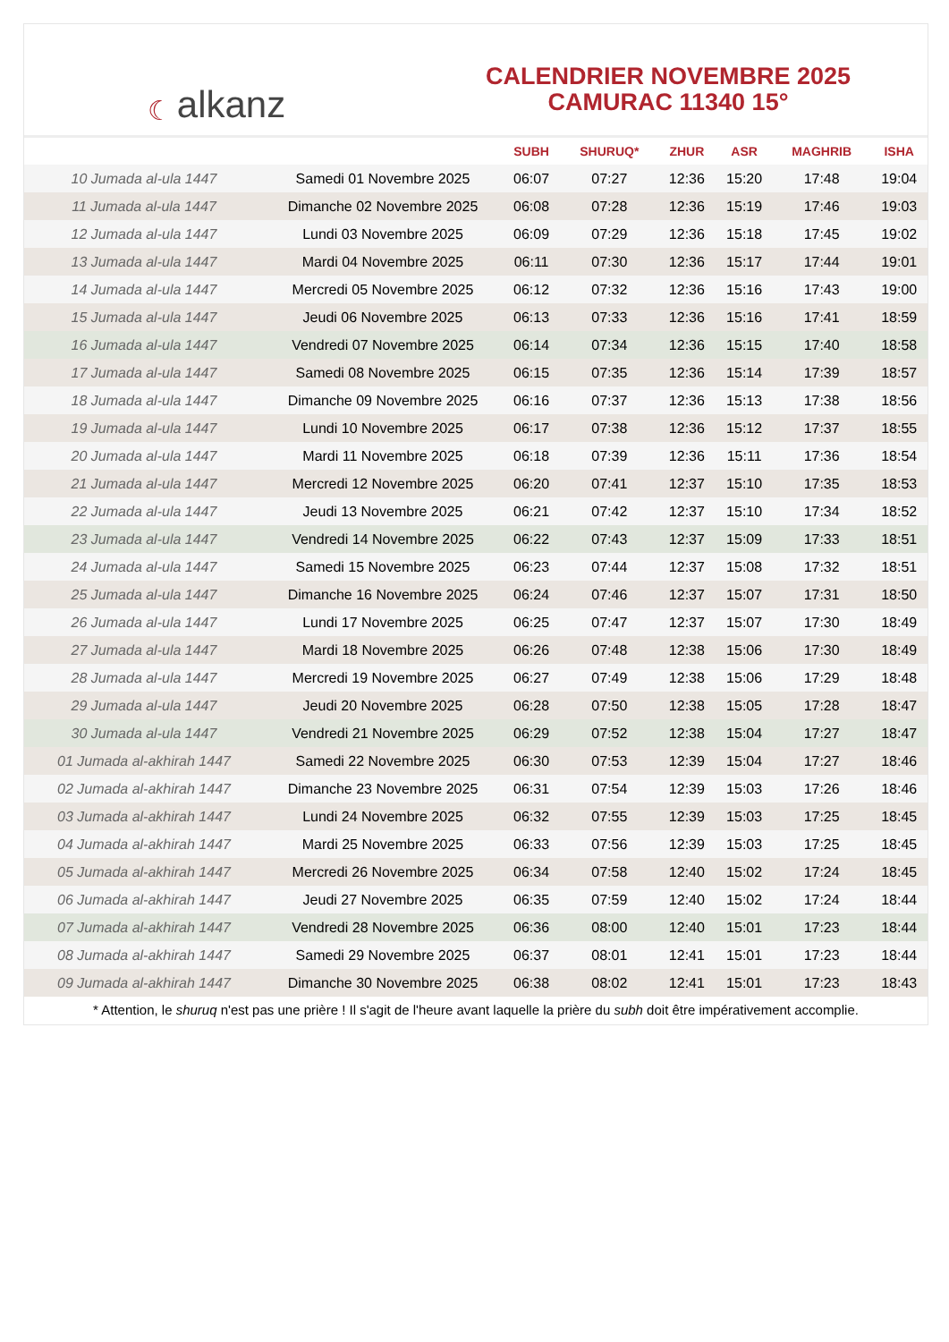☾ alkanz
CALENDRIER NOVEMBRE 2025
CAMURAC 11340 15°
| | | SUBH | SHURUQ* | ZHUR | ASR | MAGHRIB | ISHA |
| --- | --- | --- | --- | --- | --- | --- | --- |
| 10 Jumada al-ula 1447 | Samedi 01 Novembre 2025 | 06:07 | 07:27 | 12:36 | 15:20 | 17:48 | 19:04 |
| 11 Jumada al-ula 1447 | Dimanche 02 Novembre 2025 | 06:08 | 07:28 | 12:36 | 15:19 | 17:46 | 19:03 |
| 12 Jumada al-ula 1447 | Lundi 03 Novembre 2025 | 06:09 | 07:29 | 12:36 | 15:18 | 17:45 | 19:02 |
| 13 Jumada al-ula 1447 | Mardi 04 Novembre 2025 | 06:11 | 07:30 | 12:36 | 15:17 | 17:44 | 19:01 |
| 14 Jumada al-ula 1447 | Mercredi 05 Novembre 2025 | 06:12 | 07:32 | 12:36 | 15:16 | 17:43 | 19:00 |
| 15 Jumada al-ula 1447 | Jeudi 06 Novembre 2025 | 06:13 | 07:33 | 12:36 | 15:16 | 17:41 | 18:59 |
| 16 Jumada al-ula 1447 | Vendredi 07 Novembre 2025 | 06:14 | 07:34 | 12:36 | 15:15 | 17:40 | 18:58 |
| 17 Jumada al-ula 1447 | Samedi 08 Novembre 2025 | 06:15 | 07:35 | 12:36 | 15:14 | 17:39 | 18:57 |
| 18 Jumada al-ula 1447 | Dimanche 09 Novembre 2025 | 06:16 | 07:37 | 12:36 | 15:13 | 17:38 | 18:56 |
| 19 Jumada al-ula 1447 | Lundi 10 Novembre 2025 | 06:17 | 07:38 | 12:36 | 15:12 | 17:37 | 18:55 |
| 20 Jumada al-ula 1447 | Mardi 11 Novembre 2025 | 06:18 | 07:39 | 12:36 | 15:11 | 17:36 | 18:54 |
| 21 Jumada al-ula 1447 | Mercredi 12 Novembre 2025 | 06:20 | 07:41 | 12:37 | 15:10 | 17:35 | 18:53 |
| 22 Jumada al-ula 1447 | Jeudi 13 Novembre 2025 | 06:21 | 07:42 | 12:37 | 15:10 | 17:34 | 18:52 |
| 23 Jumada al-ula 1447 | Vendredi 14 Novembre 2025 | 06:22 | 07:43 | 12:37 | 15:09 | 17:33 | 18:51 |
| 24 Jumada al-ula 1447 | Samedi 15 Novembre 2025 | 06:23 | 07:44 | 12:37 | 15:08 | 17:32 | 18:51 |
| 25 Jumada al-ula 1447 | Dimanche 16 Novembre 2025 | 06:24 | 07:46 | 12:37 | 15:07 | 17:31 | 18:50 |
| 26 Jumada al-ula 1447 | Lundi 17 Novembre 2025 | 06:25 | 07:47 | 12:37 | 15:07 | 17:30 | 18:49 |
| 27 Jumada al-ula 1447 | Mardi 18 Novembre 2025 | 06:26 | 07:48 | 12:38 | 15:06 | 17:30 | 18:49 |
| 28 Jumada al-ula 1447 | Mercredi 19 Novembre 2025 | 06:27 | 07:49 | 12:38 | 15:06 | 17:29 | 18:48 |
| 29 Jumada al-ula 1447 | Jeudi 20 Novembre 2025 | 06:28 | 07:50 | 12:38 | 15:05 | 17:28 | 18:47 |
| 30 Jumada al-ula 1447 | Vendredi 21 Novembre 2025 | 06:29 | 07:52 | 12:38 | 15:04 | 17:27 | 18:47 |
| 01 Jumada al-akhirah 1447 | Samedi 22 Novembre 2025 | 06:30 | 07:53 | 12:39 | 15:04 | 17:27 | 18:46 |
| 02 Jumada al-akhirah 1447 | Dimanche 23 Novembre 2025 | 06:31 | 07:54 | 12:39 | 15:03 | 17:26 | 18:46 |
| 03 Jumada al-akhirah 1447 | Lundi 24 Novembre 2025 | 06:32 | 07:55 | 12:39 | 15:03 | 17:25 | 18:45 |
| 04 Jumada al-akhirah 1447 | Mardi 25 Novembre 2025 | 06:33 | 07:56 | 12:39 | 15:03 | 17:25 | 18:45 |
| 05 Jumada al-akhirah 1447 | Mercredi 26 Novembre 2025 | 06:34 | 07:58 | 12:40 | 15:02 | 17:24 | 18:45 |
| 06 Jumada al-akhirah 1447 | Jeudi 27 Novembre 2025 | 06:35 | 07:59 | 12:40 | 15:02 | 17:24 | 18:44 |
| 07 Jumada al-akhirah 1447 | Vendredi 28 Novembre 2025 | 06:36 | 08:00 | 12:40 | 15:01 | 17:23 | 18:44 |
| 08 Jumada al-akhirah 1447 | Samedi 29 Novembre 2025 | 06:37 | 08:01 | 12:41 | 15:01 | 17:23 | 18:44 |
| 09 Jumada al-akhirah 1447 | Dimanche 30 Novembre 2025 | 06:38 | 08:02 | 12:41 | 15:01 | 17:23 | 18:43 |
* Attention, le shuruq n'est pas une prière ! Il s'agit de l'heure avant laquelle la prière du subh doit être impérativement accomplie.